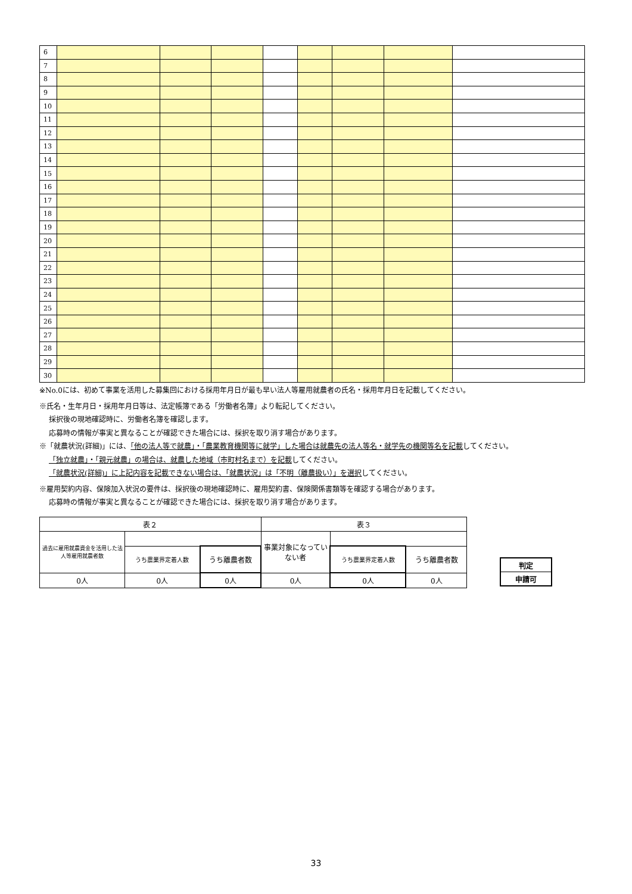| 6 | | | | | | | | |
| 7 | | | | | | | | |
| 8 | | | | | | | | |
| 9 | | | | | | | | |
| 10 | | | | | | | | |
| 11 | | | | | | | | |
| 12 | | | | | | | | |
| 13 | | | | | | | | |
| 14 | | | | | | | | |
| 15 | | | | | | | | |
| 16 | | | | | | | | |
| 17 | | | | | | | | |
| 18 | | | | | | | | |
| 19 | | | | | | | | |
| 20 | | | | | | | | |
| 21 | | | | | | | | |
| 22 | | | | | | | | |
| 23 | | | | | | | | |
| 24 | | | | | | | | |
| 25 | | | | | | | | |
| 26 | | | | | | | | |
| 27 | | | | | | | | |
| 28 | | | | | | | | |
| 29 | | | | | | | | |
| 30 | | | | | | | | |
※No.0には、初めて事業を活用した募集回における採用年月日が最も早い法人等雇用就農者の氏名・採用年月日を記載してください。
※氏名・生年月日・採用年月日等は、法定帳簿である「労働者名簿」より転記してください。
採択後の現地確認時に、労働者名簿を確認します。
応募時の情報が事実と異なることが確認できた場合には、採択を取り消す場合があります。
※「就農状況(詳細)」には、「他の法人等で就農」・「農業教育機関等に就学」した場合は就農先の法人等名・就学先の機関等名を記載してください。
「独立就農」・「親元就農」の場合は、就農した地域（市町村名まで）を記載してください。
「就農状況(詳細)」に上記内容を記載できない場合は、「就農状況」は「不明（離農扱い）」を選択してください。
※雇用契約内容、保険加入状況の要件は、採択後の現地確認時に、雇用契約書、保険関係書類等を確認する場合があります。
応募時の情報が事実と異なることが確認できた場合には、採択を取り消す場合があります。
| 表２ | | | 表３ | | |
| 過去に雇用就農資金を活用した法人等雇用就農者数 | | | 事業対象になっていない者 | | |
| | うち農業界定着人数 | うち離農者数 | | うち農業界定着人数 | うち離農者数 |
| 0人 | 0人 | 0人 | 0人 | 0人 | 0人 |
| 判定 |
| 申請可 |
33